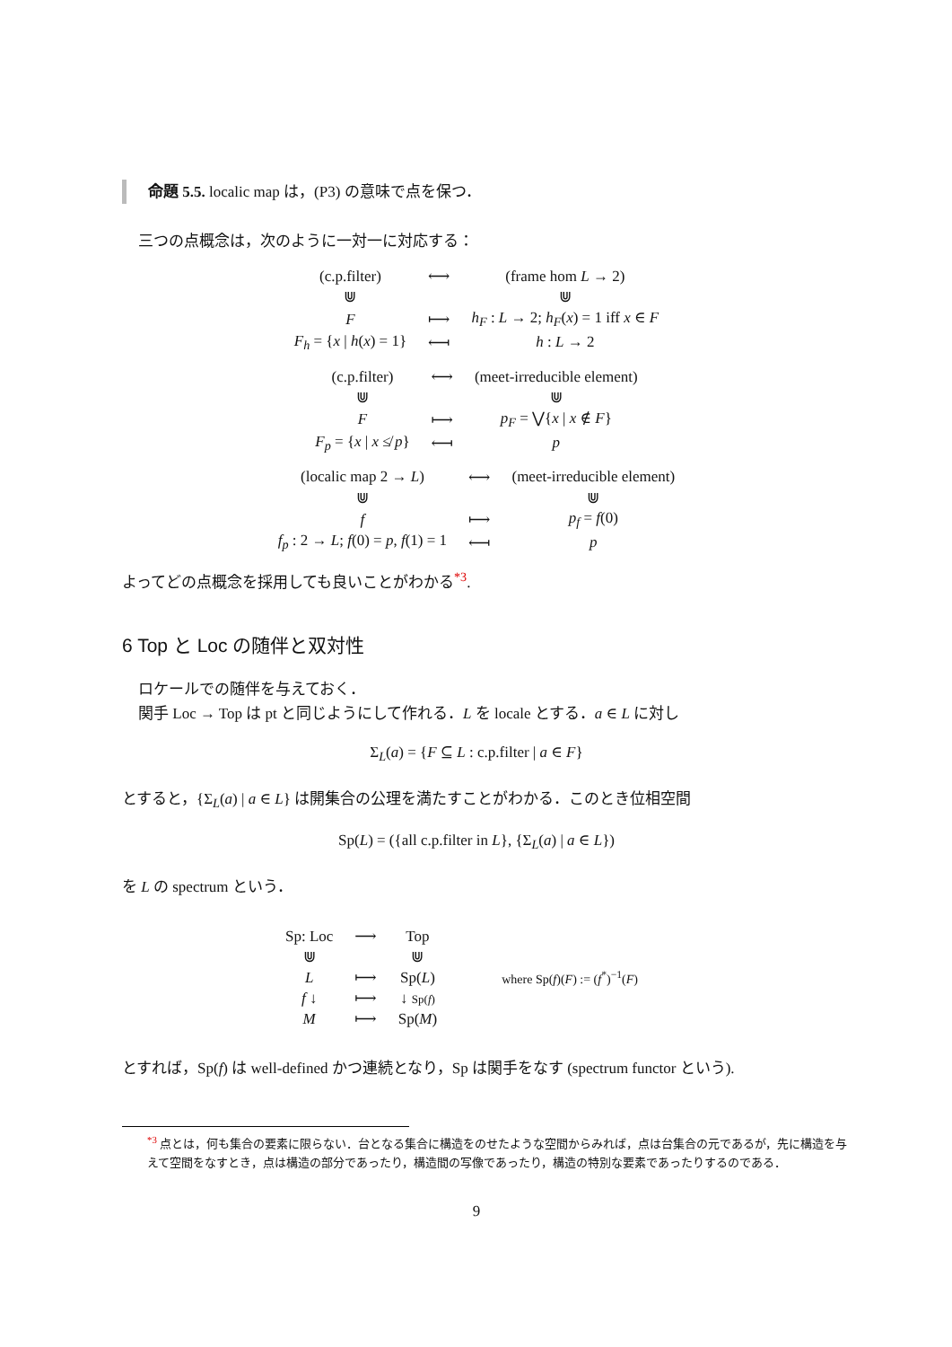命題 5.5. localic map は，(P3) の意味で点を保つ．
三つの点概念は，次のように一対一に対応する：
| (c.p.filter) | ⟷ | (frame hom L → 2) |
| ⋓ | | ⋓ |
| F | ⟼ | h<sub>F</sub> : L → 2; h<sub>F</sub> ( x ) = 1 iff x ∈ F |
| F<sub>h</sub> = { x / h ( x ) = 1} | ⟻ | h : L → 2 |
| (c.p.filter) | ⟷ | (meet-irreducible element) |
| ⋓ | | ⋓ |
| F | ⟼ | p<sub>F</sub> = ⋁{ x / x ∉ F } |
| F<sub>p</sub> = { x / x ≰ p } | ⟻ | p |
| (localic map 2 → L ) | ⟷ | (meet-irreducible element) |
| ⋓ | | ⋓ |
| f | ⟼ | p<sub>f</sub> = f (0) |
| f<sub>p</sub> : 2 → L ; f (0) = p , f (1) = 1 | ⟻ | p |
よってどの点概念を採用しても良いことがわかる<sup>*3</sup>.
6 Top と Loc の随伴と双対性
ロケールでの随伴を与えておく．
関手 Loc → Top は pt と同じようにして作れる．L を locale とする．a ∈ L に対し
Σ<sub>L</sub>(a) = {F ⊆ L : c.p.filter | a ∈ F}
とすると，{Σ<sub>L</sub>(a) | a ∈ L} は開集合の公理を満たすことがわかる．このとき位相空間
Sp(L) = ({all c.p.filter in L}, {Σ<sub>L</sub>(a) | a ∈ L})
を L の spectrum という．
| Sp: Loc | ⟶ | Top |
| ⋓ | | ⋓ |
| L | ⟼ | Sp( L ) |
| f ↓ | ⟼ | ↓ Sp( f ) |
| M | ⟼ | Sp( M ) |
where Sp(f)(F) := (f<sup>*</sup>)<sup>−1</sup>(F)
とすれば，Sp(f) は well-defined かつ連続となり，Sp は関手をなす (spectrum functor という).
<sup>*3</sup> 点とは，何も集合の要素に限らない．台となる集合に構造をのせたような空間からみれば，点は台集合の元であるが，先に構造を与えて空間をなすとき，点は構造の部分であったり，構造間の写像であったり，構造の特別な要素であったりするのである．
9